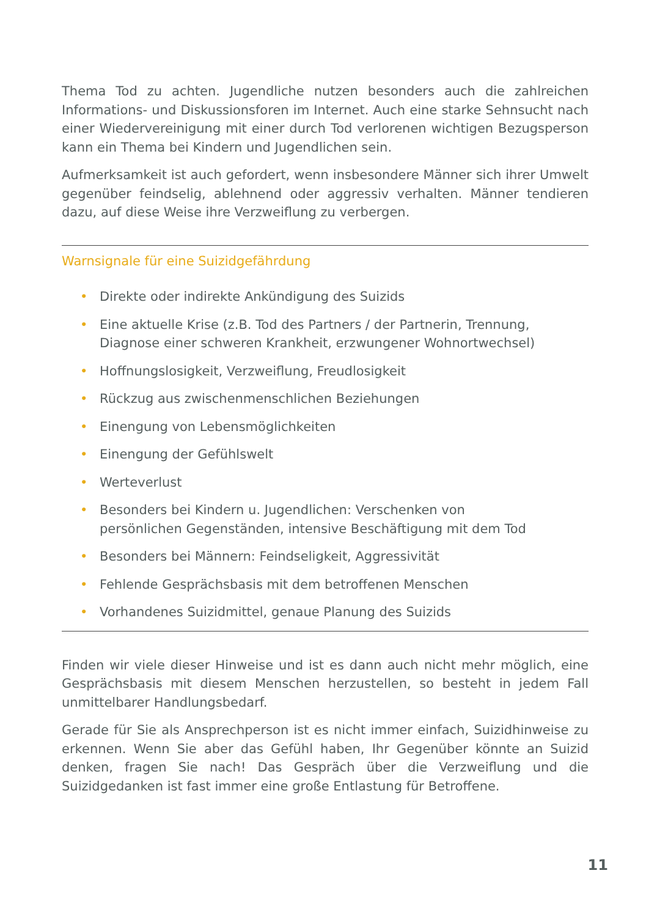Thema Tod zu achten. Jugendliche nutzen besonders auch die zahlreichen Informations- und Diskussionsforen im Internet. Auch eine starke Sehnsucht nach einer Wiedervereinigung mit einer durch Tod verlorenen wichtigen Bezugsperson kann ein Thema bei Kindern und Jugendlichen sein.
Aufmerksamkeit ist auch gefordert, wenn insbesondere Männer sich ihrer Umwelt gegenüber feindselig, ablehnend oder aggressiv verhalten. Männer tendieren dazu, auf diese Weise ihre Verzweiflung zu verbergen.
Warnsignale für eine Suizidgefährdung
• Direkte oder indirekte Ankündigung des Suizids
• Eine aktuelle Krise (z.B. Tod des Partners / der Partnerin, Trennung, Diagnose einer schweren Krankheit, erzwungener Wohnortwechsel)
• Hoffnungslosigkeit, Verzweiflung, Freudlosigkeit
• Rückzug aus zwischenmenschlichen Beziehungen
• Einengung von Lebensmöglichkeiten
• Einengung der Gefühlswelt
• Werteverlust
• Besonders bei Kindern u. Jugendlichen: Verschenken von persönlichen Gegenständen, intensive Beschäftigung mit dem Tod
• Besonders bei Männern: Feindseligkeit, Aggressivität
• Fehlende Gesprächsbasis mit dem betroffenen Menschen
• Vorhandenes Suizidmittel, genaue Planung des Suizids
Finden wir viele dieser Hinweise und ist es dann auch nicht mehr möglich, eine Gesprächsbasis mit diesem Menschen herzustellen, so besteht in jedem Fall unmittelbarer Handlungsbedarf.
Gerade für Sie als Ansprechperson ist es nicht immer einfach, Suizidhinweise zu erkennen. Wenn Sie aber das Gefühl haben, Ihr Gegenüber könnte an Suizid denken, fragen Sie nach! Das Gespräch über die Verzweiflung und die Suizidgedanken ist fast immer eine große Entlastung für Betroffene.
11